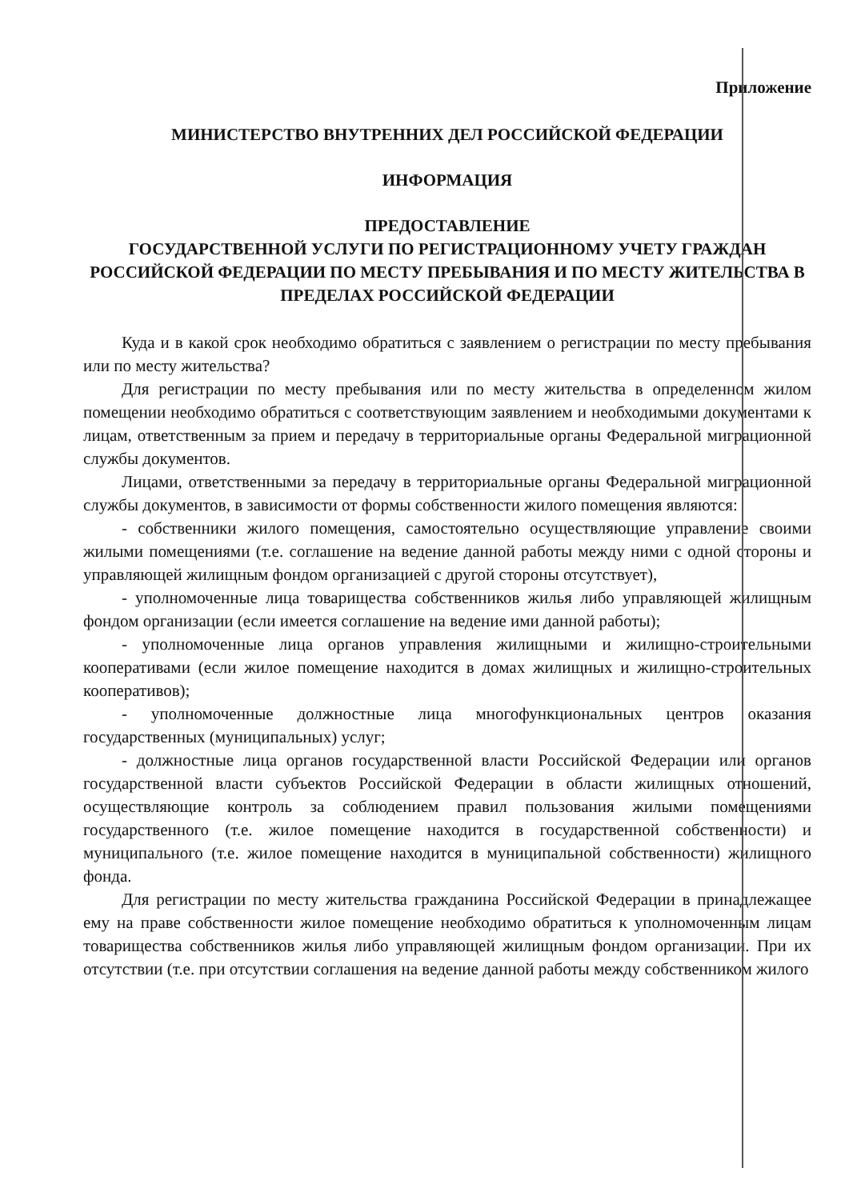Приложение
МИНИСТЕРСТВО ВНУТРЕННИХ ДЕЛ РОССИЙСКОЙ ФЕДЕРАЦИИ
ИНФОРМАЦИЯ
ПРЕДОСТАВЛЕНИЕ
ГОСУДАРСТВЕННОЙ УСЛУГИ ПО РЕГИСТРАЦИОННОМУ УЧЕТУ ГРАЖДАН
РОССИЙСКОЙ ФЕДЕРАЦИИ ПО МЕСТУ ПРЕБЫВАНИЯ И ПО МЕСТУ ЖИТЕЛЬСТВА В ПРЕДЕЛАХ РОССИЙСКОЙ ФЕДЕРАЦИИ
Куда и в какой срок необходимо обратиться с заявлением о регистрации по месту пребывания или по месту жительства?
Для регистрации по месту пребывания или по месту жительства в определенном жилом помещении необходимо обратиться с соответствующим заявлением и необходимыми документами к лицам, ответственным за прием и передачу в территориальные органы Федеральной миграционной службы документов.
Лицами, ответственными за передачу в территориальные органы Федеральной миграционной службы документов, в зависимости от формы собственности жилого помещения являются:
- собственники жилого помещения, самостоятельно осуществляющие управление своими жилыми помещениями (т.е. соглашение на ведение данной работы между ними с одной стороны и управляющей жилищным фондом организацией с другой стороны отсутствует),
- уполномоченные лица товарищества собственников жилья либо управляющей жилищным фондом организации (если имеется соглашение на ведение ими данной работы);
- уполномоченные лица органов управления жилищными и жилищно-строительными кооперативами (если жилое помещение находится в домах жилищных и жилищно-строительных кооперативов);
- уполномоченные должностные лица многофункциональных центров оказания государственных (муниципальных) услуг;
- должностные лица органов государственной власти Российской Федерации или органов государственной власти субъектов Российской Федерации в области жилищных отношений, осуществляющие контроль за соблюдением правил пользования жилыми помещениями государственного (т.е. жилое помещение находится в государственной собственности) и муниципального (т.е. жилое помещение находится в муниципальной собственности) жилищного фонда.
Для регистрации по месту жительства гражданина Российской Федерации в принадлежащее ему на праве собственности жилое помещение необходимо обратиться к уполномоченным лицам товарищества собственников жилья либо управляющей жилищным фондом организации. При их отсутствии (т.е. при отсутствии соглашения на ведение данной работы между собственником жилого